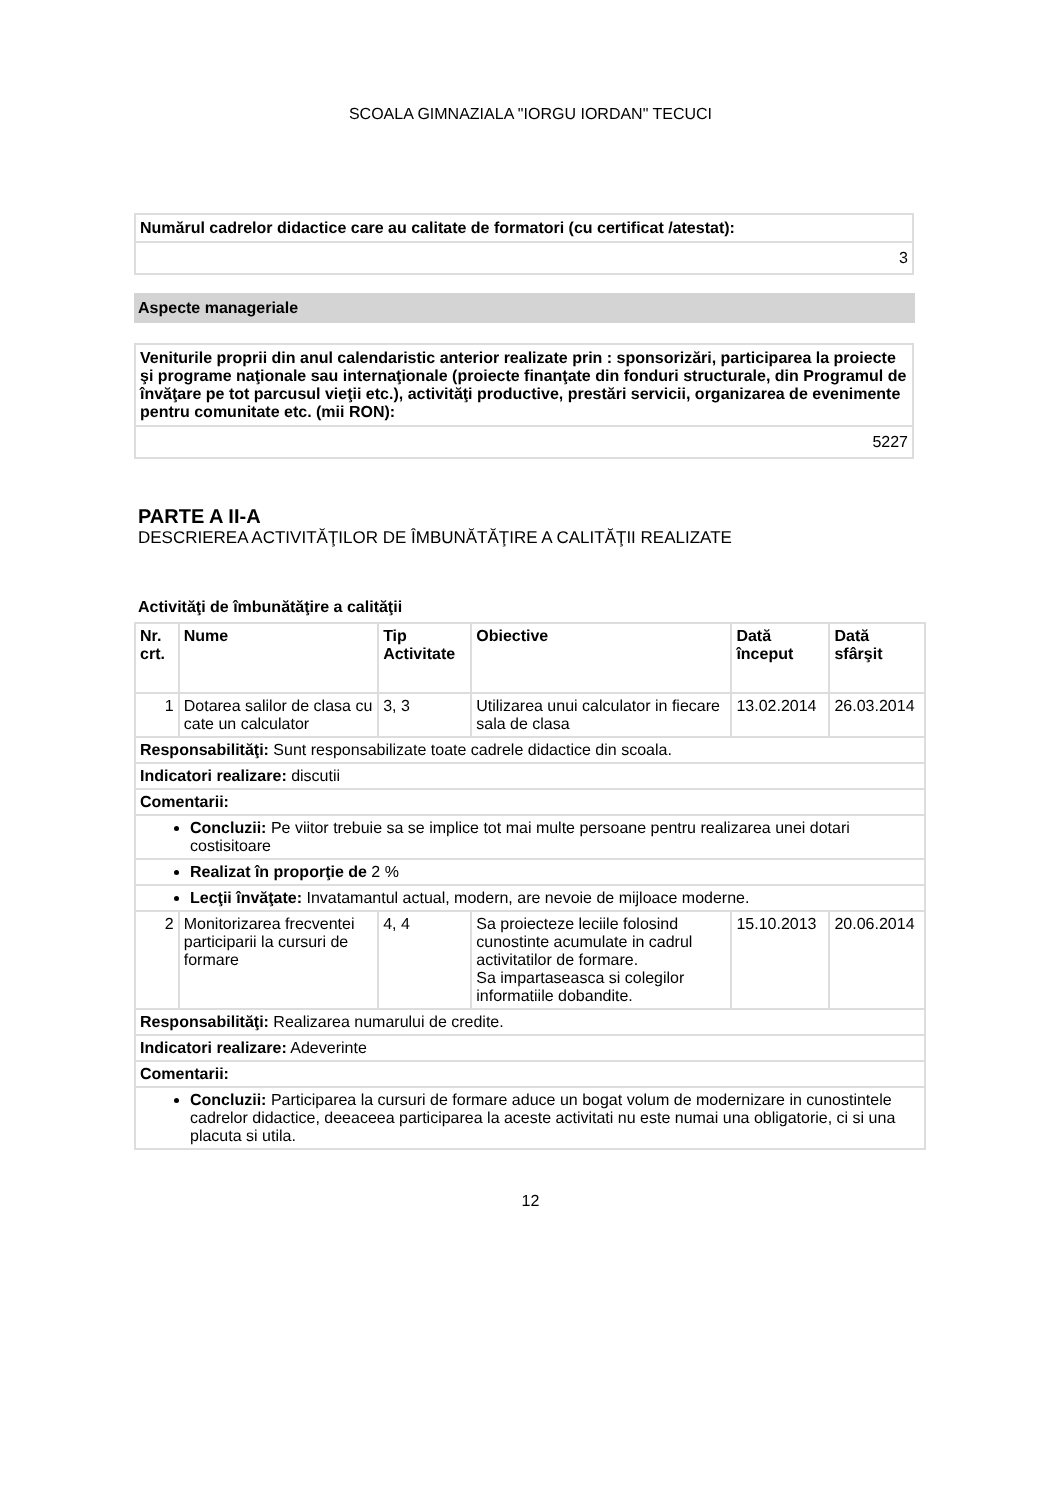SCOALA GIMNAZIALA "IORGU IORDAN" TECUCI
| Numărul cadrelor didactice care au calitate de formatori (cu certificat /atestat): |
| 3 |
Aspecte manageriale
| Veniturile proprii din anul calendaristic anterior realizate prin : sponsorizări, participarea la proiecte şi programe naţionale sau internaţionale (proiecte finanţate din fonduri structurale, din Programul de învăţare pe tot parcusul vieţii etc.), activităţi productive, prestări servicii, organizarea de evenimente pentru comunitate etc. (mii RON): |
| 5227 |
PARTE A II-A
DESCRIEREA ACTIVITĂŢILOR DE ÎMBUNĂTĂŢIRE A CALITĂŢII REALIZATE
Activităţi de îmbunătăţire a calităţii
| Nr. crt. | Nume | Tip Activitate | Obiective | Dată început | Dată sfârşit |
| --- | --- | --- | --- | --- | --- |
| 1 | Dotarea salilor de clasa cu cate un calculator | 3, 3 | Utilizarea unui calculator in fiecare sala de clasa | 13.02.2014 | 26.03.2014 |
| Responsabilităţi: Sunt responsabilizate toate cadrele didactice din scoala. | | | | | |
| Indicatori realizare: discutii | | | | | |
| Comentarii: | | | | | |
| Concluzii: Pe viitor trebuie sa se implice tot mai multe persoane pentru realizarea unei dotari costisitoare | | | | | |
| Realizat în proporţie de 2 % | | | | | |
| Lecţii învăţate: Invatamantul actual, modern, are nevoie de mijloace moderne. | | | | | |
| 2 | Monitorizarea frecventei participarii la cursuri de formare | 4, 4 | Sa proiecteze leciile folosind cunostinte acumulate in cadrul activitatilor de formare. Sa impartaseasca si colegilor informatiile dobandite. | 15.10.2013 | 20.06.2014 |
| Responsabilităţi: Realizarea numarului de credite. | | | | | |
| Indicatori realizare: Adeverinte | | | | | |
| Comentarii: | | | | | |
| Concluzii: Participarea la cursuri de formare aduce un bogat volum de modernizare in cunostintele cadrelor didactice, deeaceea participarea la aceste activitati nu este numai una obligatorie, ci si una placuta si utila. | | | | | |
12